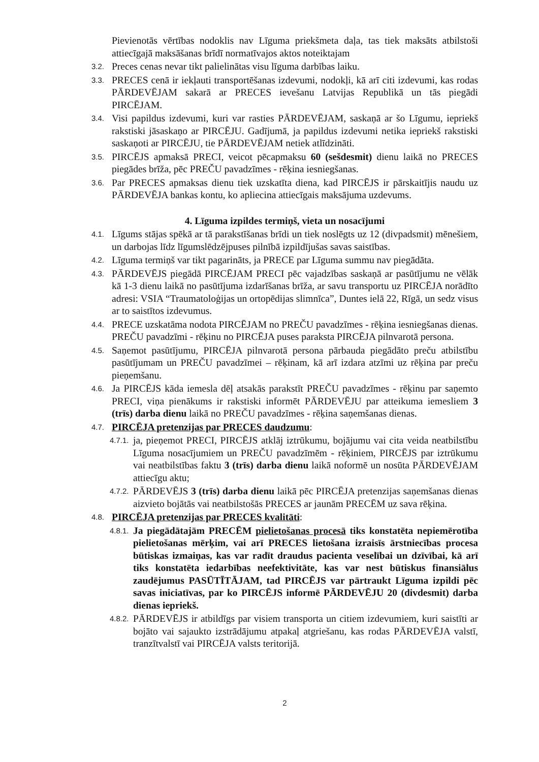Pievienotās vērtības nodoklis nav Līguma priekšmeta daļa, tas tiek maksāts atbilstoši attiecīgajā maksāšanas brīdī normatīvajos aktos noteiktajam
3.2. Preces cenas nevar tikt palielinātas visu līguma darbības laiku.
3.3. PRECES cenā ir iekļauti transportēšanas izdevumi, nodokļi, kā arī citi izdevumi, kas rodas PĀRDEVĒJAM sakarā ar PRECES ievešanu Latvijas Republikā un tās piegādi PIRCĒJAM.
3.4. Visi papildus izdevumi, kuri var rasties PĀRDEVĒJAM, saskaņā ar šo Līgumu, iepriekš rakstiski jāsaskaņo ar PIRCĒJU. Gadījumā, ja papildus izdevumi netika iepriekš rakstiski saskaņoti ar PIRCĒJU, tie PĀRDEVĒJAM netiek atlīdzināti.
3.5. PIRCĒJS apmaksā PRECI, veicot pēcapmaksu 60 (sešdesmit) dienu laikā no PRECES piegādes brīža, pēc PREČU pavadzīmes - rēķina iesniegšanas.
3.6. Par PRECES apmaksas dienu tiek uzskatīta diena, kad PIRCĒJS ir pārskaitījis naudu uz PĀRDEVĒJA bankas kontu, ko apliecina attiecīgais maksājuma uzdevums.
4. Līguma izpildes termiņš, vieta un nosacījumi
4.1. Līgums stājas spēkā ar tā parakstīšanas brīdi un tiek noslēgts uz 12 (divpadsmit) mēnešiem, un darbojas līdz līgumslēdzējpuses pilnībā izpildījušas savas saistības.
4.2. Līguma termiņš var tikt pagarināts, ja PRECE par Līguma summu nav piegādāta.
4.3. PĀRDEVĒJS piegādā PIRCĒJAM PRECI pēc vajadzības saskaņā ar pasūtījumu ne vēlāk kā 1-3 dienu laikā no pasūtījuma izdarīšanas brīža, ar savu transportu uz PIRCĒJA norādīto adresi: VSIA “Traumatoloģijas un ortopēdijas slimnīca”, Duntes ielā 22, Rīgā, un sedz visus ar to saistītos izdevumus.
4.4. PRECE uzskatāma nodota PIRCĒJAM no PREČU pavadzīmes - rēķina iesniegšanas dienas. PREČU pavadzīmi - rēķinu no PIRCĒJA puses paraksta PIRCĒJA pilnvarotā persona.
4.5. Saņemot pasūtījumu, PIRCĒJA pilnvarotā persona pārbauda piegādāto preču atbilstību pasūtījumam un PREČU pavadzīmei – rēķinam, kā arī izdara atzīmi uz rēķina par preču pieņemšanu.
4.6. Ja PIRCĒJS kāda iemesla dēļ atsakās parakstīt PREČU pavadzīmes - rēķinu par saņemto PRECI, viņa pienākums ir rakstiski informēt PĀRDEVĒJU par atteikuma iemesliem 3 (trīs) darba dienu laikā no PREČU pavadzīmes - rēķina saņemšanas dienas.
4.7. PIRCĒJA pretenzijas par PRECES daudzumu:
4.7.1. ja, pieņemot PRECI, PIRCĒJS atklāj iztrūkumu, bojājumu vai cita veida neatbilstību Līguma nosacījumiem un PREČU pavadzīmēm - rēķiniem, PIRCĒJS par iztrūkumu vai neatbilstības faktu 3 (trīs) darba dienu laikā noformē un nosūta PĀRDEVĒJAM attiecīgu aktu;
4.7.2. PĀRDEVĒJS 3 (trīs) darba dienu laikā pēc PIRCĒJA pretenzijas saņemšanas dienas aizvieto bojātās vai neatbilstošās PRECES ar jaunām PRECĒM uz sava rēķina.
4.8. PIRCĒJA pretenzijas par PRECES kvalitāti:
4.8.1. Ja piegādātajām PRECĒM pielietošanas procesā tiks konstatēta nepiemērotība pielietošanas mērķim, vai arī PRECES lietošana izraisīs ārstniecības procesa būtiskas izmaiņas, kas var radīt draudus pacienta veselībai un dzīvībai, kā arī tiks konstatēta iedarbības neefektivitāte, kas var nest būtiskus finansiālus zaudējumus PASŪTĪTĀJAM, tad PIRCĒJS var pārtraukt Līguma izpildi pēc savas iniciatīvas, par ko PIRCĒJS informē PĀRDEVĒJU 20 (divdesmit) darba dienas iepriekš.
4.8.2. PĀRDEVĒJS ir atbildīgs par visiem transporta un citiem izdevumiem, kuri saistīti ar bojāto vai sajaukto izstrādājumu atpakaļ atgriešanu, kas rodas PĀRDEVĒJA valstī, tranzītvalstī vai PIRCĒJA valsts teritorijā.
2